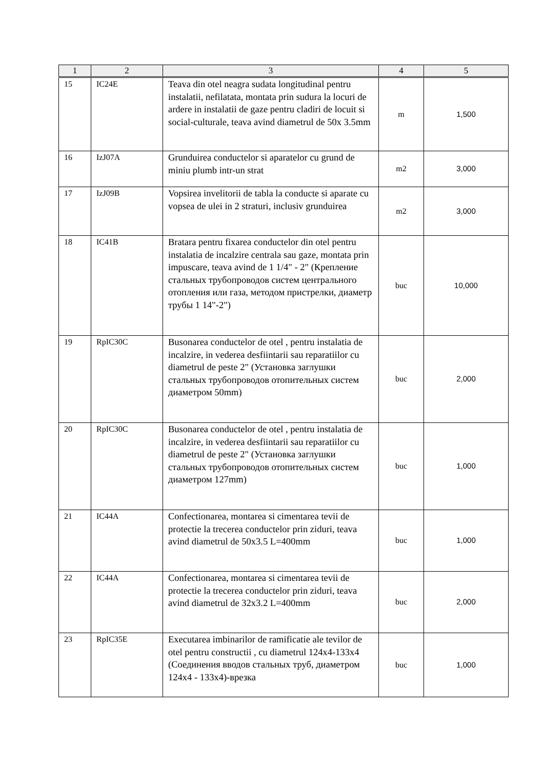| 1 | 2 | 3 | 4 | 5 |
| --- | --- | --- | --- | --- |
| 15 | IC24E | Teava din otel neagra sudata longitudinal pentru instalatii, nefilatata, montata prin sudura la locuri de ardere in instalatii de gaze pentru cladiri de locuit si social-culturale, teava avind diametrul de 50x 3.5mm | m | 1,500 |
| 16 | IzJ07A | Grunduirea conductelor si aparatelor cu grund de miniu plumb intr-un strat | m2 | 3,000 |
| 17 | IzJ09B | Vopsirea invelitorii de tabla la conducte si aparate cu vopsea de ulei in 2 straturi, inclusiv grunduirea | m2 | 3,000 |
| 18 | IC41B | Bratara pentru fixarea conductelor din otel pentru instalatia de incalzire centrala sau gaze, montata prin impuscare, teava avind de 1 1/4" - 2" (Крепление стальных трубопроводов систем центрального отопления или газа, методом пристрелки, диаметр трубы 1 14"-2") | buc | 10,000 |
| 19 | RpIC30C | Busonarea conductelor de otel , pentru instalatia de incalzire, in vederea desfiintarii sau reparatiilor cu diametrul de peste 2" (Установка заглушки стальных трубопроводов отопительных систем диаметром 50mm) | buc | 2,000 |
| 20 | RpIC30C | Busonarea conductelor de otel , pentru instalatia de incalzire, in vederea desfiintarii sau reparatiilor cu diametrul de peste 2" (Установка заглушки стальных трубопроводов отопительных систем диаметром 127mm) | buc | 1,000 |
| 21 | IC44A | Confectionarea, montarea si cimentarea tevii de protectie la trecerea conductelor prin ziduri, teava avind diametrul de 50x3.5 L=400mm | buc | 1,000 |
| 22 | IC44A | Confectionarea, montarea si cimentarea tevii de protectie la trecerea conductelor prin ziduri, teava avind diametrul de 32x3.2 L=400mm | buc | 2,000 |
| 23 | RpIC35E | Executarea imbinarilor de ramificatie ale tevilor de otel pentru constructii , cu diametrul 124x4-133x4 (Соединения вводов стальных труб, диаметром 124x4 - 133x4)-врезка | buc | 1,000 |